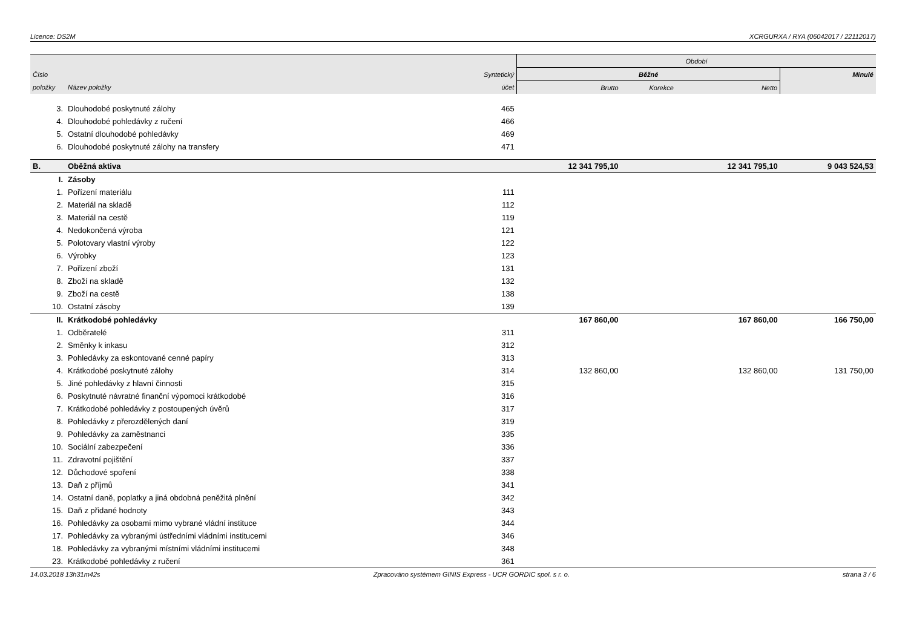Licence: DS2M XCRGURXA / RYA (06042017 / 22112017)
| | | | Období | | | |
| --- | --- | --- | --- | --- | --- | --- |
| Číslo | | Syntetický | Běžné | | | Minulé |
| položky | Název položky | účet | Brutto | Korekce | Netto | |
| 3. | Dlouhodobé poskytnuté zálohy | 465 | | | | |
| 4. | Dlouhodobé pohledávky z ručení | 466 | | | | |
| 5. | Ostatní dlouhodobé pohledávky | 469 | | | | |
| 6. | Dlouhodobé poskytnuté zálohy na transfery | 471 | | | | |
| B. | Oběžná aktiva | | 12 341 795,10 | | 12 341 795,10 | 9 043 524,53 |
| I. | Zásoby | | | | | |
| 1. | Pořízení materiálu | 111 | | | | |
| 2. | Materiál na skladě | 112 | | | | |
| 3. | Materiál na cestě | 119 | | | | |
| 4. | Nedokončená výroba | 121 | | | | |
| 5. | Polotovary vlastní výroby | 122 | | | | |
| 6. | Výrobky | 123 | | | | |
| 7. | Pořízení zboží | 131 | | | | |
| 8. | Zboží na skladě | 132 | | | | |
| 9. | Zboží na cestě | 138 | | | | |
| 10. | Ostatní zásoby | 139 | | | | |
| II. | Krátkodobé pohledávky | | 167 860,00 | | 167 860,00 | 166 750,00 |
| 1. | Odběratelé | 311 | | | | |
| 2. | Směnky k inkasu | 312 | | | | |
| 3. | Pohledávky za eskontované cenné papíry | 313 | | | | |
| 4. | Krátkodobé poskytnuté zálohy | 314 | 132 860,00 | | 132 860,00 | 131 750,00 |
| 5. | Jiné pohledávky z hlavní činnosti | 315 | | | | |
| 6. | Poskytnuté návratné finanční výpomoci krátkodobé | 316 | | | | |
| 7. | Krátkodobé pohledávky z postoupených úvěrů | 317 | | | | |
| 8. | Pohledávky z přerozdělených daní | 319 | | | | |
| 9. | Pohledávky za zaměstnanci | 335 | | | | |
| 10. | Sociální zabezpečení | 336 | | | | |
| 11. | Zdravotní pojištění | 337 | | | | |
| 12. | Důchodové spoření | 338 | | | | |
| 13. | Daň z příjmů | 341 | | | | |
| 14. | Ostatní daně, poplatky a jiná obdobná peněžitá plnění | 342 | | | | |
| 15. | Daň z přidané hodnoty | 343 | | | | |
| 16. | Pohledávky za osobami mimo vybrané vládní instituce | 344 | | | | |
| 17. | Pohledávky za vybranými ústředními vládními institucemi | 346 | | | | |
| 18. | Pohledávky za vybranými místními vládními institucemi | 348 | | | | |
| 23. | Krátkodobé pohledávky z ručení | 361 | | | | |
14.03.2018 13h31m42s Zpracováno systémem GINIS Express - UCR GORDIC spol. s r. o. strana 3 / 6